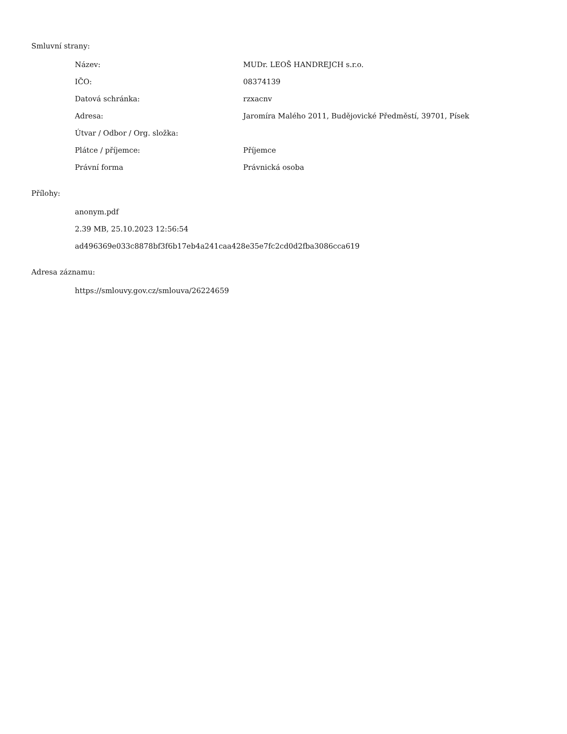Smluvní strany:
| Název: | MUDr. LEOŠ HANDREJCH s.r.o. |
| IČO: | 08374139 |
| Datová schránka: | rzxacnv |
| Adresa: | Jaromíra Malého 2011, Budějovické Předměstí, 39701, Písek |
| Útvar / Odbor / Org. složka: | |
| Plátce / příjemce: | Příjemce |
| Právní forma | Právnická osoba |
Přílohy:
anonym.pdf
2.39 MB, 25.10.2023 12:56:54
ad496369e033c8878bf3f6b17eb4a241caa428e35e7fc2cd0d2fba3086cca619
Adresa záznamu:
https://smlouvy.gov.cz/smlouva/26224659